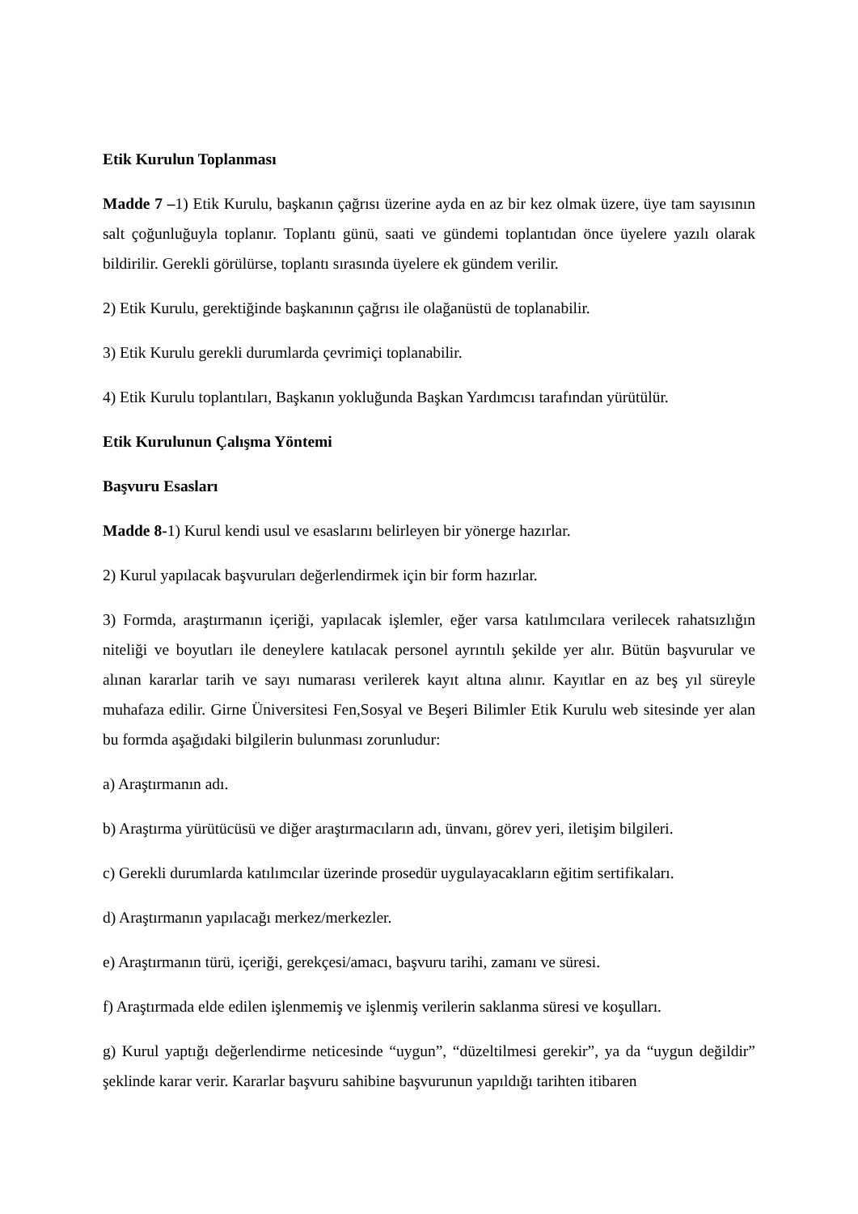Etik Kurulun Toplanması
Madde 7 –1) Etik Kurulu, başkanın çağrısı üzerine ayda en az bir kez olmak üzere, üye tam sayısının salt çoğunluğuyla toplanır. Toplantı günü, saati ve gündemi toplantıdan önce üyelere yazılı olarak bildirilir. Gerekli görülürse, toplantı sırasında üyelere ek gündem verilir.
2) Etik Kurulu, gerektiğinde başkanının çağrısı ile olağanüstü de toplanabilir.
3) Etik Kurulu gerekli durumlarda çevrimiçi toplanabilir.
4) Etik Kurulu toplantıları, Başkanın yokluğunda Başkan Yardımcısı tarafından yürütülür.
Etik Kurulunun Çalışma Yöntemi
Başvuru Esasları
Madde 8-1) Kurul kendi usul ve esaslarını belirleyen bir yönerge hazırlar.
2) Kurul yapılacak başvuruları değerlendirmek için bir form hazırlar.
3) Formda, araştırmanın içeriği, yapılacak işlemler, eğer varsa katılımcılara verilecek rahatsızlığın niteliği ve boyutları ile deneylere katılacak personel ayrıntılı şekilde yer alır. Bütün başvurular ve alınan kararlar tarih ve sayı numarası verilerek kayıt altına alınır. Kayıtlar en az beş yıl süreyle muhafaza edilir. Girne Üniversitesi Fen,Sosyal ve Beşeri Bilimler Etik Kurulu web sitesinde yer alan bu formda aşağıdaki bilgilerin bulunması zorunludur:
a) Araştırmanın adı.
b) Araştırma yürütücüsü ve diğer araştırmacıların adı, ünvanı, görev yeri, iletişim bilgileri.
c) Gerekli durumlarda katılımcılar üzerinde prosedür uygulayacakların eğitim sertifikaları.
d) Araştırmanın yapılacağı merkez/merkezler.
e) Araştırmanın türü, içeriği, gerekçesi/amacı, başvuru tarihi, zamanı ve süresi.
f) Araştırmada elde edilen işlenmemiş ve işlenmiş verilerin saklanma süresi ve koşulları.
g) Kurul yaptığı değerlendirme neticesinde “uygun”, “düzeltilmesi gerekir”, ya da “uygun değildir” şeklinde karar verir. Kararlar başvuru sahibine başvurunun yapıldığı tarihten itibaren